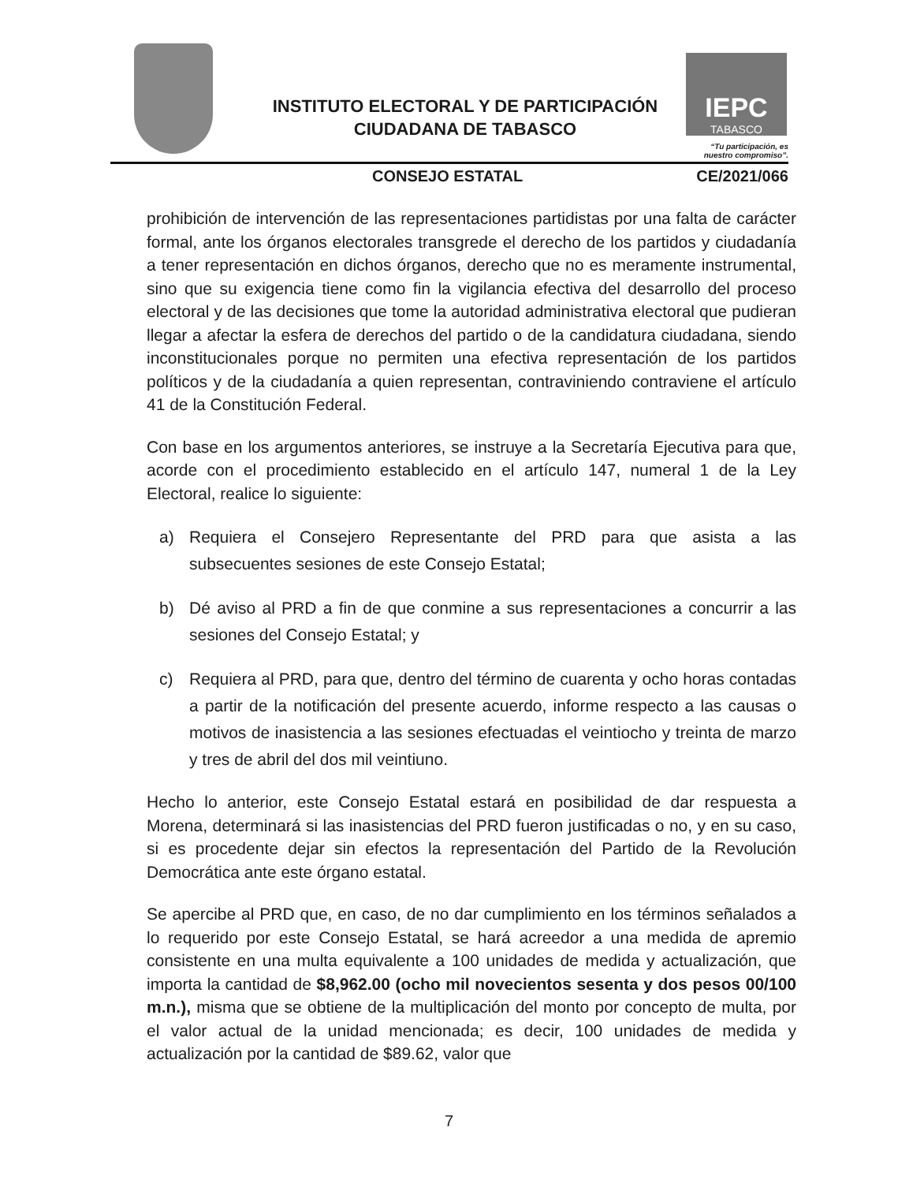INSTITUTO ELECTORAL Y DE PARTICIPACIÓN
CIUDADANA DE TABASCO
IEPC
TABASCO
“Tu participación, es nuestro compromiso”.
CONSEJO ESTATAL CE/2021/066
prohibición de intervención de las representaciones partidistas por una falta de carácter formal, ante los órganos electorales transgrede el derecho de los partidos y ciudadanía a tener representación en dichos órganos, derecho que no es meramente instrumental, sino que su exigencia tiene como fin la vigilancia efectiva del desarrollo del proceso electoral y de las decisiones que tome la autoridad administrativa electoral que pudieran llegar a afectar la esfera de derechos del partido o de la candidatura ciudadana, siendo inconstitucionales porque no permiten una efectiva representación de los partidos políticos y de la ciudadanía a quien representan, contraviniendo contraviene el artículo 41 de la Constitución Federal.
Con base en los argumentos anteriores, se instruye a la Secretaría Ejecutiva para que, acorde con el procedimiento establecido en el artículo 147, numeral 1 de la Ley Electoral, realice lo siguiente:
a) Requiera el Consejero Representante del PRD para que asista a las subsecuentes sesiones de este Consejo Estatal;
b) Dé aviso al PRD a fin de que conmine a sus representaciones a concurrir a las sesiones del Consejo Estatal; y
c) Requiera al PRD, para que, dentro del término de cuarenta y ocho horas contadas a partir de la notificación del presente acuerdo, informe respecto a las causas o motivos de inasistencia a las sesiones efectuadas el veintiocho y treinta de marzo y tres de abril del dos mil veintiuno.
Hecho lo anterior, este Consejo Estatal estará en posibilidad de dar respuesta a Morena, determinará si las inasistencias del PRD fueron justificadas o no, y en su caso, si es procedente dejar sin efectos la representación del Partido de la Revolución Democrática ante este órgano estatal.
Se apercibe al PRD que, en caso, de no dar cumplimiento en los términos señalados a lo requerido por este Consejo Estatal, se hará acreedor a una medida de apremio consistente en una multa equivalente a 100 unidades de medida y actualización, que importa la cantidad de $8,962.00 (ocho mil novecientos sesenta y dos pesos 00/100 m.n.), misma que se obtiene de la multiplicación del monto por concepto de multa, por el valor actual de la unidad mencionada; es decir, 100 unidades de medida y actualización por la cantidad de $89.62, valor que
7